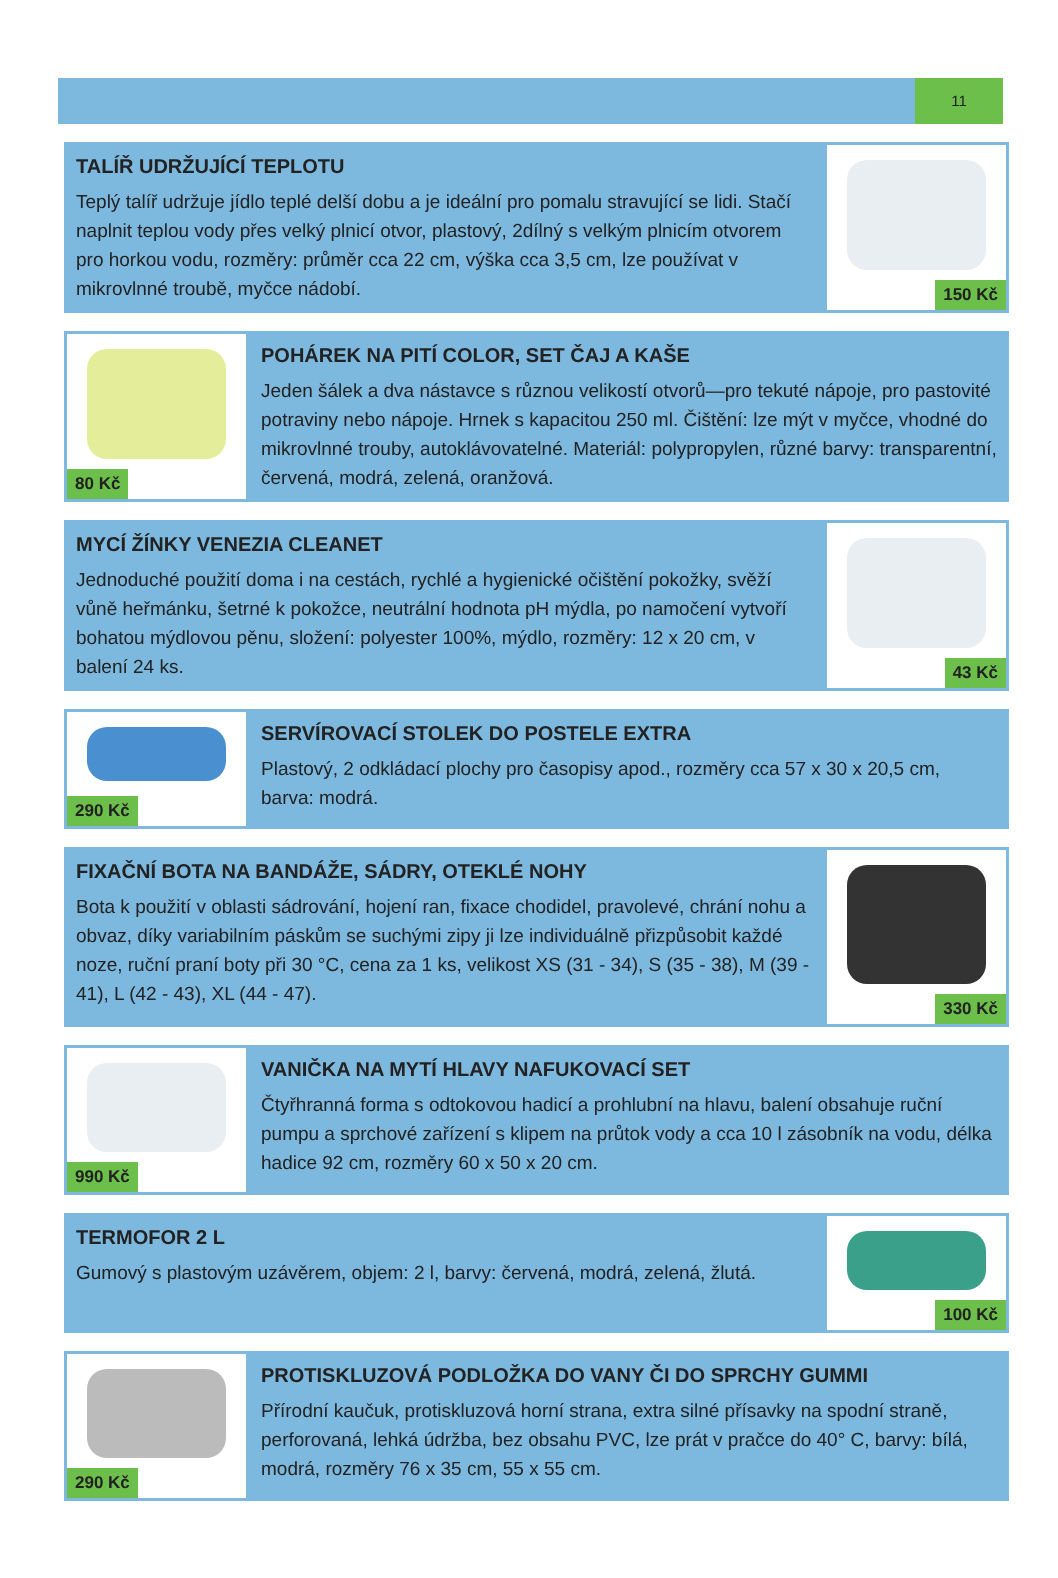11
TALÍŘ UDRŽUJÍCÍ TEPLOTU
Teplý talíř udržuje jídlo teplé delší dobu a je ideální pro pomalu stravující se lidi. Stačí naplnit teplou vody přes velký plnicí otvor, plastový, 2dílný s velkým plnicím otvorem pro horkou vodu, rozměry: průměr cca 22 cm, výška cca 3,5 cm, lze používat v mikrovlnné troubě, myčce nádobí.
150 Kč
80 Kč
POHÁREK NA PITÍ COLOR, SET ČAJ A KAŠE
Jeden šálek a dva nástavce s různou velikostí otvorů—pro tekuté nápoje, pro pastovité potraviny nebo nápoje. Hrnek s kapacitou 250 ml. Čištění: lze mýt v myčce, vhodné do mikrovlnné trouby, autoklávovatelné. Materiál: polypropylen, různé barvy: transparentní, červená, modrá, zelená, oranžová.
MYCÍ ŽÍNKY VENEZIA CLEANET
Jednoduché použití doma i na cestách, rychlé a hygienické očištění pokožky, svěží vůně heřmánku, šetrné k pokožce, neutrální hodnota pH mýdla, po namočení vytvoří bohatou mýdlovou pěnu, složení: polyester 100%, mýdlo, rozměry: 12 x 20 cm, v balení 24 ks.
43 Kč
290 Kč
SERVÍROVACÍ STOLEK DO POSTELE EXTRA
Plastový, 2 odkládací plochy pro časopisy apod., rozměry cca 57 x 30 x 20,5 cm, barva: modrá.
FIXAČNÍ BOTA NA BANDÁŽE, SÁDRY, OTEKLÉ NOHY
Bota k použití v oblasti sádrování, hojení ran, fixace chodidel, pravolevé, chrání nohu a obvaz, díky variabilním páskům se suchými zipy ji lze individuálně přizpůsobit každé noze, ruční praní boty při 30 °C, cena za 1 ks, velikost XS (31 - 34), S (35 - 38), M (39 - 41), L (42 - 43), XL (44 - 47).
330 Kč
990 Kč
VANIČKA NA MYTÍ HLAVY NAFUKOVACÍ SET
Čtyřhranná forma s odtokovou hadicí a prohlubní na hlavu, balení obsahuje ruční pumpu a sprchové zařízení s klipem na průtok vody a cca 10 l zásobník na vodu, délka hadice 92 cm, rozměry 60 x 50 x 20 cm.
TERMOFOR 2 L
Gumový s plastovým uzávěrem, objem: 2 l, barvy: červená, modrá, zelená, žlutá.
100 Kč
290 Kč
PROTISKLUZOVÁ PODLOŽKA DO VANY ČI DO SPRCHY GUMMI
Přírodní kaučuk, protiskluzová horní strana, extra silné přísavky na spodní straně, perforovaná, lehká údržba, bez obsahu PVC, lze prát v pračce do 40° C, barvy: bílá, modrá, rozměry 76 x 35 cm, 55 x 55 cm.